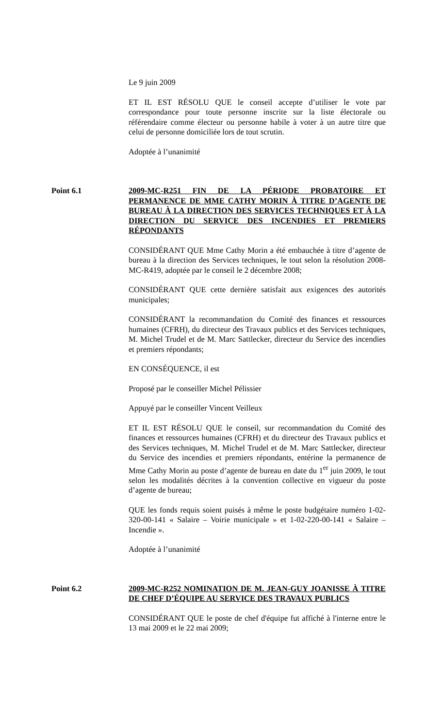Le 9 juin 2009
ET IL EST RÉSOLU QUE le conseil accepte d’utiliser le vote par correspondance pour toute personne inscrite sur la liste électorale ou référendaire comme électeur ou personne habile à voter à un autre titre que celui de personne domiciliée lors de tout scrutin.
Adoptée à l’unanimité
Point 6.1
2009-MC-R251 FIN DE LA PÉRIODE PROBATOIRE ET PERMANENCE DE MME CATHY MORIN À TITRE D’AGENTE DE BUREAU À LA DIRECTION DES SERVICES TECHNIQUES ET À LA DIRECTION DU SERVICE DES INCENDIES ET PREMIERS RÉPONDANTS
CONSIDÉRANT QUE Mme Cathy Morin a été embauchée à titre d’agente de bureau à la direction des Services techniques, le tout selon la résolution 2008-MC-R419, adoptée par le conseil le 2 décembre 2008;
CONSIDÉRANT QUE cette dernière satisfait aux exigences des autorités municipales;
CONSIDÉRANT la recommandation du Comité des finances et ressources humaines (CFRH), du directeur des Travaux publics et des Services techniques, M. Michel Trudel et de M. Marc Sattlecker, directeur du Service des incendies et premiers répondants;
EN CONSÉQUENCE, il est
Proposé par le conseiller Michel Pélissier
Appuyé par le conseiller Vincent Veilleux
ET IL EST RÉSOLU QUE le conseil, sur recommandation du Comité des finances et ressources humaines (CFRH) et du directeur des Travaux publics et des Services techniques, M. Michel Trudel et de M. Marc Sattlecker, directeur du Service des incendies et premiers répondants, entérine la permanence de Mme Cathy Morin au poste d’agente de bureau en date du 1<sup>er</sup> juin 2009, le tout selon les modalités décrites à la convention collective en vigueur du poste d’agente de bureau;
QUE les fonds requis soient puisés à même le poste budgétaire numéro 1-02-320-00-141 « Salaire – Voirie municipale » et 1-02-220-00-141 « Salaire – Incendie ».
Adoptée à l’unanimité
Point 6.2
2009-MC-R252 NOMINATION DE M. JEAN-GUY JOANISSE À TITRE DE CHEF D’ÉQUIPE AU SERVICE DES TRAVAUX PUBLICS
CONSIDÉRANT QUE le poste de chef d'équipe fut affiché à l'interne entre le 13 mai 2009 et le 22 mai 2009;